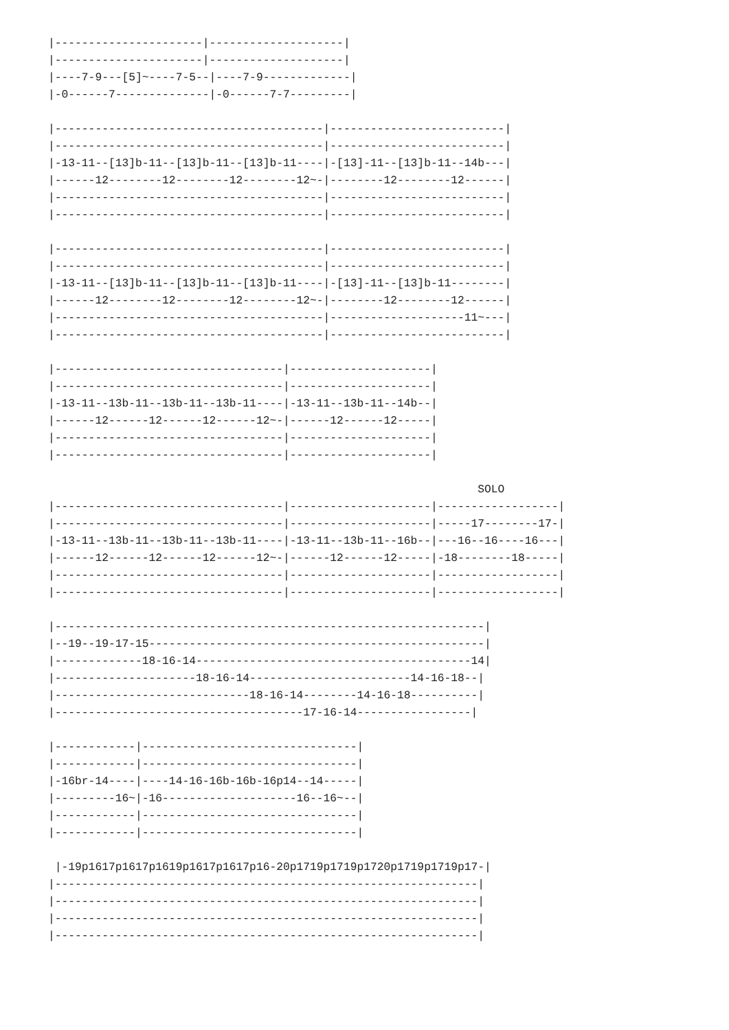|----------------------|--------------------|
|----------------------|--------------------|
|----7-9---[5]~----7-5--|----7-9-------------|
|-0------7--------------|-0------7-7---------|

|----------------------------------------|--------------------------|
|----------------------------------------|--------------------------|
|-13-11--[13]b-11--[13]b-11--[13]b-11----|-[13]-11--[13]b-11--14b---|
|------12--------12--------12--------12~-|--------12--------12------|
|----------------------------------------|--------------------------|
|----------------------------------------|--------------------------|

|----------------------------------------|--------------------------|
|----------------------------------------|--------------------------|
|-13-11--[13]b-11--[13]b-11--[13]b-11----|-[13]-11--[13]b-11--------|
|------12--------12--------12--------12~-|--------12--------12------|
|----------------------------------------|--------------------11~---|
|----------------------------------------|--------------------------|

|----------------------------------|---------------------|
|----------------------------------|---------------------|
|-13-11--13b-11--13b-11--13b-11----|-13-11--13b-11--14b--|
|------12------12------12------12~-|------12------12-----|
|----------------------------------|---------------------|
|----------------------------------|---------------------|

                                                                SOLO
|----------------------------------|---------------------|------------------|
|----------------------------------|---------------------|-----17--------17-|
|-13-11--13b-11--13b-11--13b-11----|-13-11--13b-11--16b--|---16--16----16---|
|------12------12------12------12~-|------12------12-----|-18--------18-----|
|----------------------------------|---------------------|------------------|
|----------------------------------|---------------------|------------------|

|----------------------------------------------------------------|
|--19--19-17-15--------------------------------------------------|
|-------------18-16-14-----------------------------------------14|
|---------------------18-16-14------------------------14-16-18--|
|-----------------------------18-16-14--------14-16-18----------|
|-------------------------------------17-16-14-----------------|

|------------|--------------------------------|
|------------|--------------------------------|
|-16br-14----|----14-16-16b-16b-16p14--14-----|
|---------16~|-16--------------------16--16~--|
|------------|--------------------------------|
|------------|--------------------------------|

 |-19p1617p1617p1619p1617p1617p16-20p1719p1719p1720p1719p1719p17-|
|---------------------------------------------------------------|
|---------------------------------------------------------------|
|---------------------------------------------------------------|
|---------------------------------------------------------------|